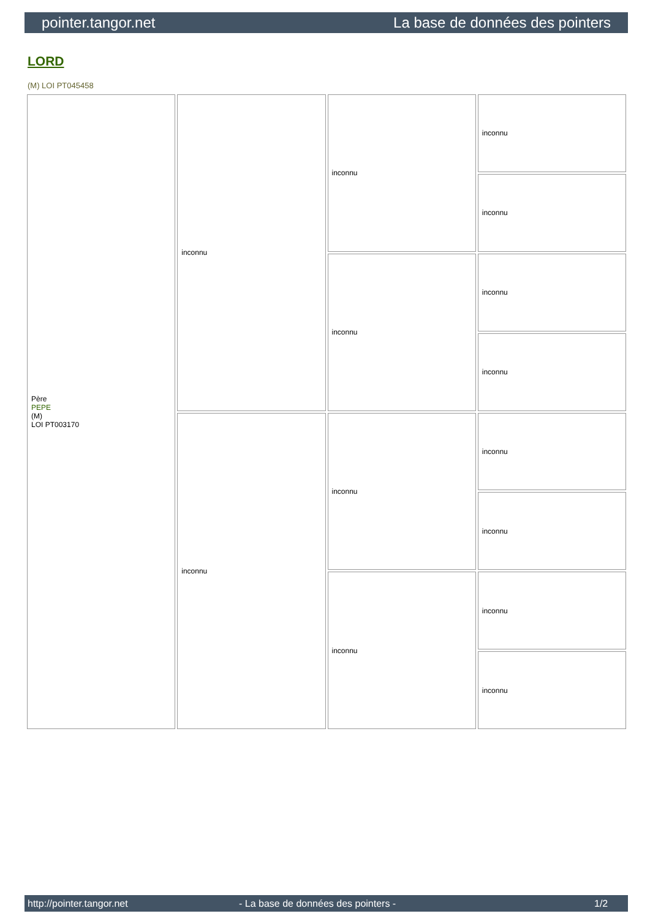pointer.tangor.net La base de données des pointers
LORD
(M) LOI PT045458
| Père PEPE (M) LOI PT003170 | inconnu | inconnu | inconnu |
| | | | inconnu |
| | | inconnu | inconnu |
| | | | inconnu |
| | inconnu | inconnu | inconnu |
| | | | inconnu |
| | | inconnu | inconnu |
| | | | inconnu |
http://pointer.tangor.net - La base de données des pointers - 1/2